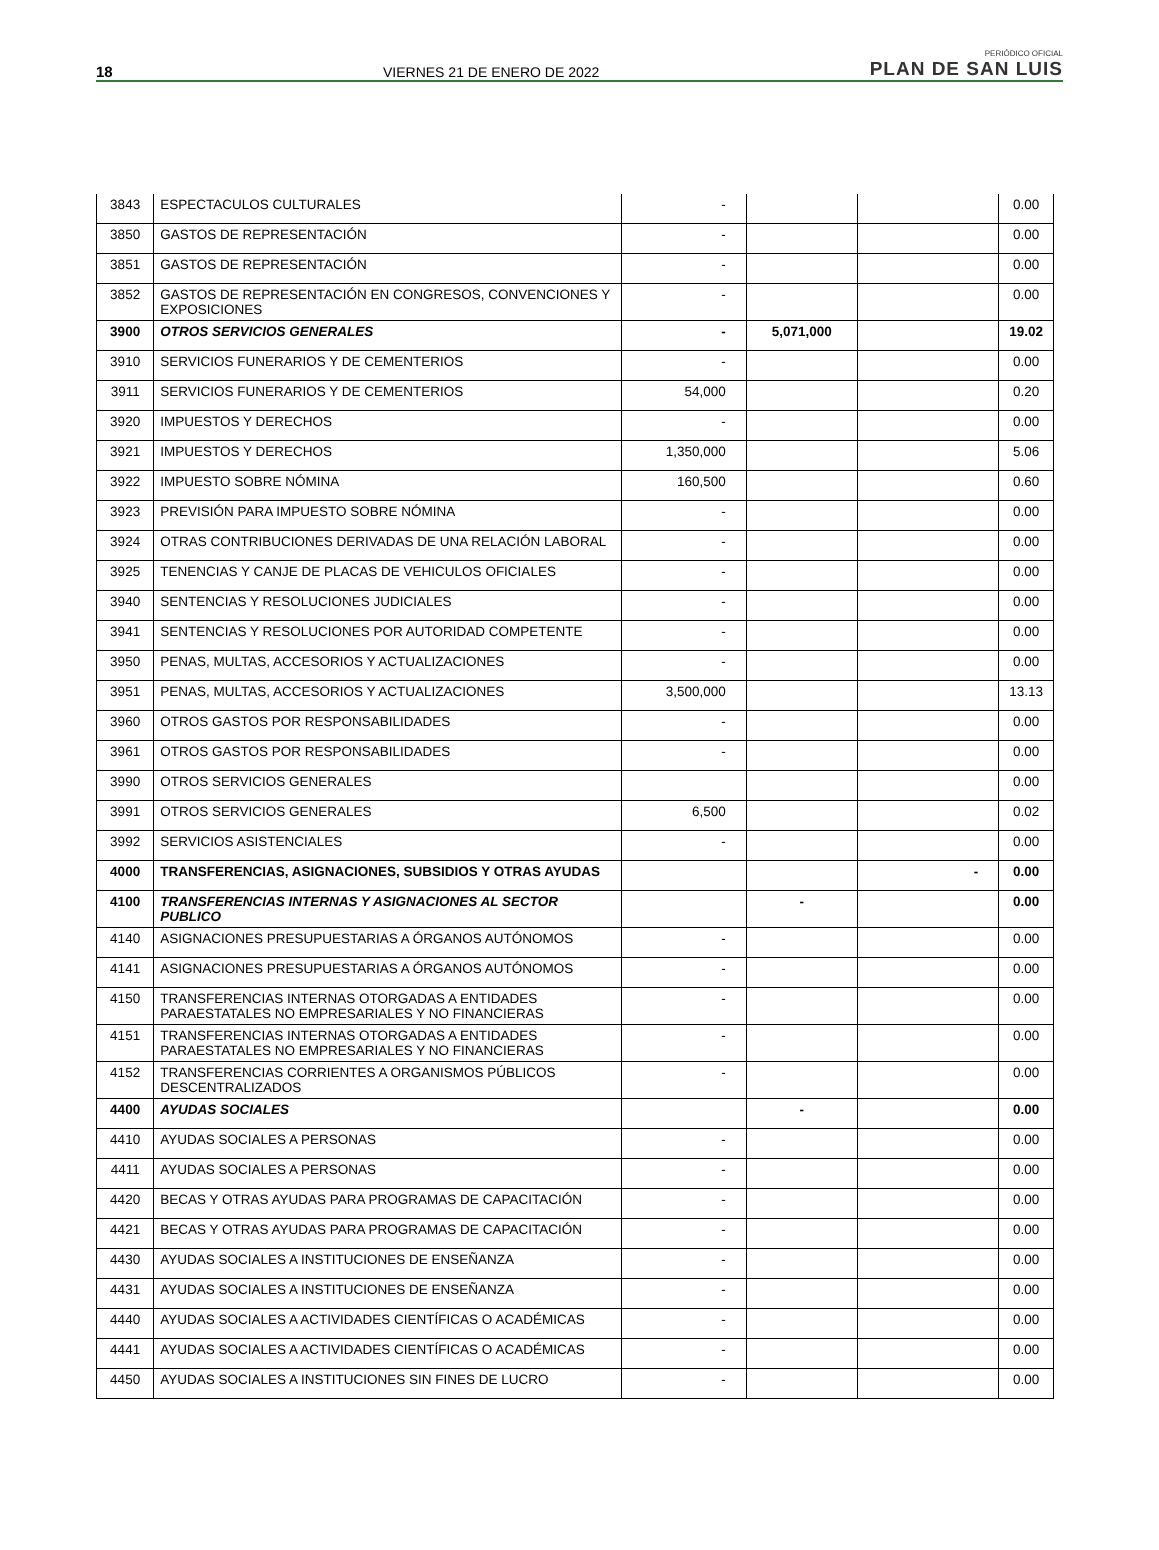18 VIERNES 21 DE ENERO DE 2022 PERIÓDICO OFICIAL
PLAN DE SAN LUIS
| 3843 | ESPECTACULOS CULTURALES | - | | | 0.00 |
| 3850 | GASTOS DE REPRESENTACIÓN | - | | | 0.00 |
| 3851 | GASTOS DE REPRESENTACIÓN | - | | | 0.00 |
| 3852 | GASTOS DE REPRESENTACIÓN EN CONGRESOS, CONVENCIONES Y EXPOSICIONES | - | | | 0.00 |
| 3900 | OTROS SERVICIOS GENERALES | - | 5,071,000 | | 19.02 |
| 3910 | SERVICIOS FUNERARIOS Y DE CEMENTERIOS | - | | | 0.00 |
| 3911 | SERVICIOS FUNERARIOS Y DE CEMENTERIOS | 54,000 | | | 0.20 |
| 3920 | IMPUESTOS Y DERECHOS | - | | | 0.00 |
| 3921 | IMPUESTOS Y DERECHOS | 1,350,000 | | | 5.06 |
| 3922 | IMPUESTO SOBRE NÓMINA | 160,500 | | | 0.60 |
| 3923 | PREVISIÓN PARA IMPUESTO SOBRE NÓMINA | - | | | 0.00 |
| 3924 | OTRAS CONTRIBUCIONES DERIVADAS DE UNA RELACIÓN LABORAL | - | | | 0.00 |
| 3925 | TENENCIAS Y CANJE DE PLACAS DE VEHICULOS OFICIALES | - | | | 0.00 |
| 3940 | SENTENCIAS Y RESOLUCIONES JUDICIALES | - | | | 0.00 |
| 3941 | SENTENCIAS Y RESOLUCIONES POR AUTORIDAD COMPETENTE | - | | | 0.00 |
| 3950 | PENAS, MULTAS, ACCESORIOS Y ACTUALIZACIONES | - | | | 0.00 |
| 3951 | PENAS, MULTAS, ACCESORIOS Y ACTUALIZACIONES | 3,500,000 | | | 13.13 |
| 3960 | OTROS GASTOS POR RESPONSABILIDADES | - | | | 0.00 |
| 3961 | OTROS GASTOS POR RESPONSABILIDADES | - | | | 0.00 |
| 3990 | OTROS SERVICIOS GENERALES | | | | 0.00 |
| 3991 | OTROS SERVICIOS GENERALES | 6,500 | | | 0.02 |
| 3992 | SERVICIOS ASISTENCIALES | - | | | 0.00 |
| 4000 | TRANSFERENCIAS, ASIGNACIONES, SUBSIDIOS Y OTRAS AYUDAS | | | - | 0.00 |
| 4100 | TRANSFERENCIAS INTERNAS Y ASIGNACIONES AL SECTOR PUBLICO | | - | | 0.00 |
| 4140 | ASIGNACIONES PRESUPUESTARIAS A ÓRGANOS AUTÓNOMOS | - | | | 0.00 |
| 4141 | ASIGNACIONES PRESUPUESTARIAS A ÓRGANOS AUTÓNOMOS | - | | | 0.00 |
| 4150 | TRANSFERENCIAS INTERNAS OTORGADAS A ENTIDADES PARAESTATALES NO EMPRESARIALES Y NO FINANCIERAS | - | | | 0.00 |
| 4151 | TRANSFERENCIAS INTERNAS OTORGADAS A ENTIDADES PARAESTATALES NO EMPRESARIALES Y NO FINANCIERAS | - | | | 0.00 |
| 4152 | TRANSFERENCIAS CORRIENTES A ORGANISMOS PÚBLICOS DESCENTRALIZADOS | - | | | 0.00 |
| 4400 | AYUDAS SOCIALES | | - | | 0.00 |
| 4410 | AYUDAS SOCIALES A PERSONAS | - | | | 0.00 |
| 4411 | AYUDAS SOCIALES A PERSONAS | - | | | 0.00 |
| 4420 | BECAS Y OTRAS AYUDAS PARA PROGRAMAS DE CAPACITACIÓN | - | | | 0.00 |
| 4421 | BECAS Y OTRAS AYUDAS PARA PROGRAMAS DE CAPACITACIÓN | - | | | 0.00 |
| 4430 | AYUDAS SOCIALES A INSTITUCIONES DE ENSEÑANZA | - | | | 0.00 |
| 4431 | AYUDAS SOCIALES A INSTITUCIONES DE ENSEÑANZA | - | | | 0.00 |
| 4440 | AYUDAS SOCIALES A ACTIVIDADES CIENTÍFICAS O ACADÉMICAS | - | | | 0.00 |
| 4441 | AYUDAS SOCIALES A ACTIVIDADES CIENTÍFICAS O ACADÉMICAS | - | | | 0.00 |
| 4450 | AYUDAS SOCIALES A INSTITUCIONES SIN FINES DE LUCRO | - | | | 0.00 |